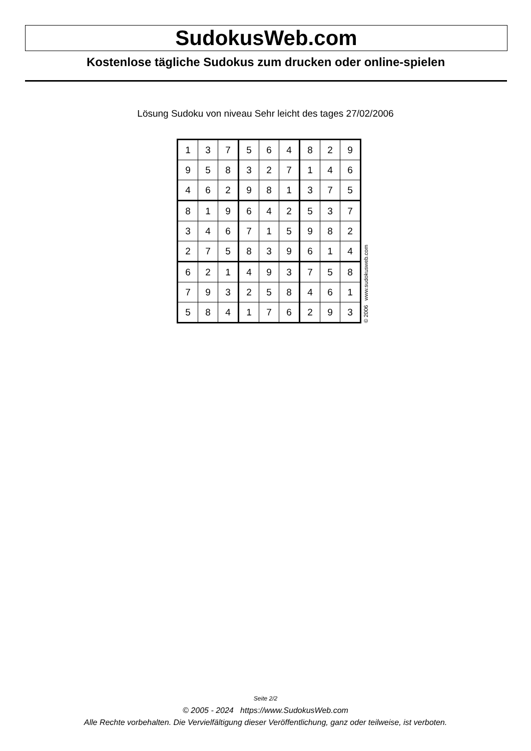SudokusWeb.com
Kostenlose tägliche Sudokus zum drucken oder online-spielen
Lösung Sudoku von niveau Sehr leicht des tages 27/02/2006
| 1 | 3 | 7 | 5 | 6 | 4 | 8 | 2 | 9 |
| 9 | 5 | 8 | 3 | 2 | 7 | 1 | 4 | 6 |
| 4 | 6 | 2 | 9 | 8 | 1 | 3 | 7 | 5 |
| 8 | 1 | 9 | 6 | 4 | 2 | 5 | 3 | 7 |
| 3 | 4 | 6 | 7 | 1 | 5 | 9 | 8 | 2 |
| 2 | 7 | 5 | 8 | 3 | 9 | 6 | 1 | 4 |
| 6 | 2 | 1 | 4 | 9 | 3 | 7 | 5 | 8 |
| 7 | 9 | 3 | 2 | 5 | 8 | 4 | 6 | 1 |
| 5 | 8 | 4 | 1 | 7 | 6 | 2 | 9 | 3 |
© 2006 www.sudokusweb.com
Seite 2/2
© 2005 - 2024 https://www.SudokusWeb.com
Alle Rechte vorbehalten. Die Vervielfältigung dieser Veröffentlichung, ganz oder teilweise, ist verboten.